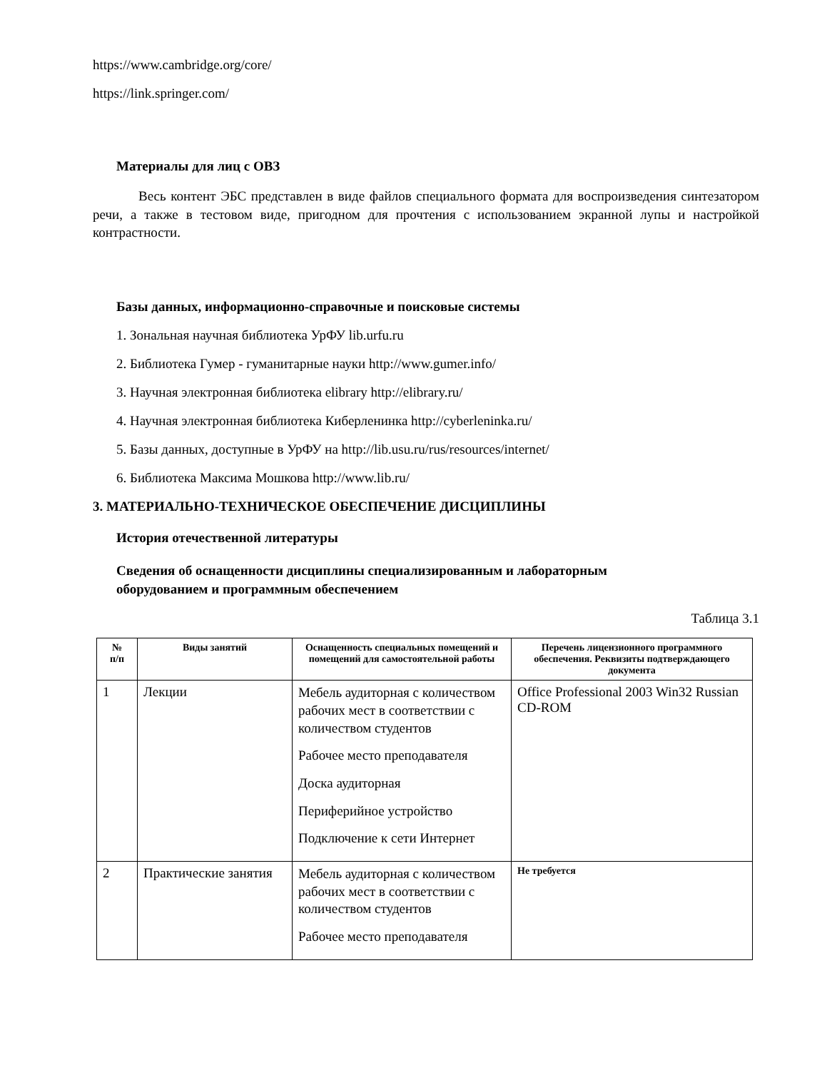https://www.cambridge.org/core/
https://link.springer.com/
Материалы для лиц с ОВЗ
Весь контент ЭБС представлен в виде файлов специального формата для воспроизведения синтезатором речи, а также в тестовом виде, пригодном для прочтения с использованием экранной лупы и настройкой контрастности.
Базы данных, информационно-справочные и поисковые системы
1. Зональная научная библиотека УрФУ lib.urfu.ru
2. Библиотека Гумер - гуманитарные науки http://www.gumer.info/
3. Научная электронная библиотека elibrary http://elibrary.ru/
4. Научная электронная библиотека Киберленинка http://cyberleninka.ru/
5. Базы данных, доступные в УрФУ на http://lib.usu.ru/rus/resources/internet/
6. Библиотека Максима Мошкова http://www.lib.ru/
3. МАТЕРИАЛЬНО-ТЕХНИЧЕСКОЕ ОБЕСПЕЧЕНИЕ ДИСЦИПЛИНЫ
История отечественной литературы
Сведения об оснащенности дисциплины специализированным и лабораторным
оборудованием и программным обеспечением
Таблица 3.1
| № п/п | Виды занятий | Оснащенность специальных помещений и помещений для самостоятельной работы | Перечень лицензионного программного обеспечения. Реквизиты подтверждающего документа |
| --- | --- | --- | --- |
| 1 | Лекции | Мебель аудиторная с количеством рабочих мест в соответствии с количеством студентов Рабочее место преподавателя Доска аудиторная Периферийное устройство Подключение к сети Интернет | Office Professional 2003 Win32 Russian CD-ROM |
| 2 | Практические занятия | Мебель аудиторная с количеством рабочих мест в соответствии с количеством студентов Рабочее место преподавателя | Не требуется |